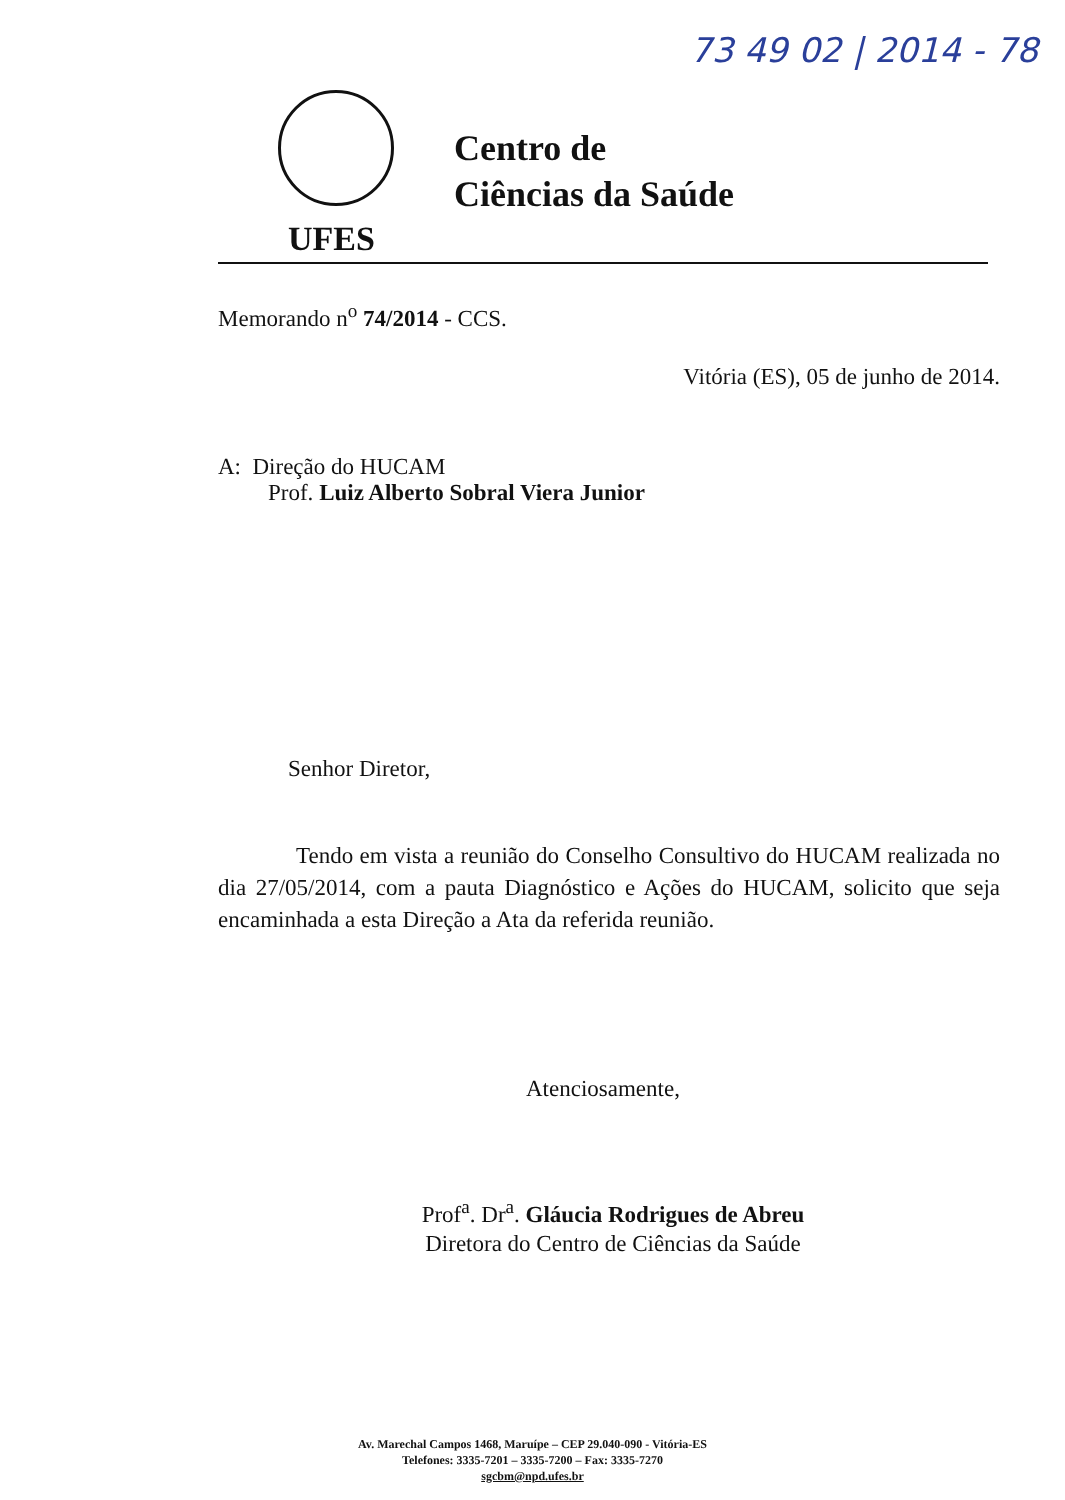73 49 02 | 2014 - 78
Centro de
Ciências da Saúde
UFES
Memorando n<sup>o</sup> 74/2014 - CCS.
Vitória (ES), 05 de junho de 2014.
A: Direção do HUCAM
Prof. Luiz Alberto Sobral Viera Junior
Senhor Diretor,
Tendo em vista a reunião do Conselho Consultivo do HUCAM realizada no dia 27/05/2014, com a pauta Diagnóstico e Ações do HUCAM, solicito que seja encaminhada a esta Direção a Ata da referida reunião.
Atenciosamente,
Prof<sup>a</sup>. Dr<sup>a</sup>. Gláucia Rodrigues de Abreu
Diretora do Centro de Ciências da Saúde
Av. Marechal Campos 1468, Maruípe – CEP 29.040-090 - Vitória-ES
Telefones: 3335-7201 – 3335-7200 – Fax: 3335-7270
sgcbm@npd.ufes.br